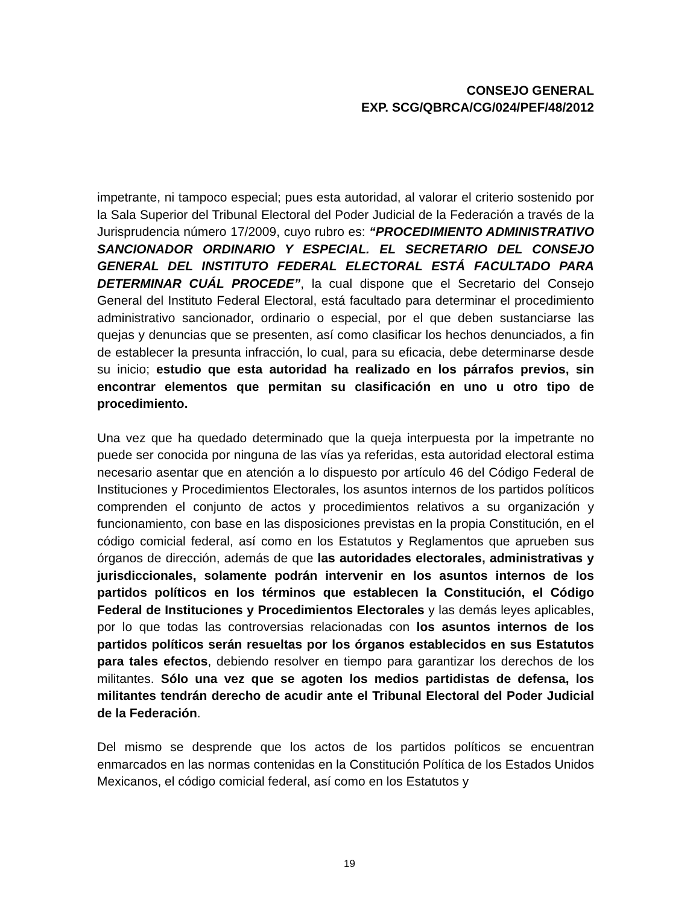CONSEJO GENERAL
EXP. SCG/QBRCA/CG/024/PEF/48/2012
impetrante, ni tampoco especial; pues esta autoridad, al valorar el criterio sostenido por la Sala Superior del Tribunal Electoral del Poder Judicial de la Federación a través de la Jurisprudencia número 17/2009, cuyo rubro es: “PROCEDIMIENTO ADMINISTRATIVO SANCIONADOR ORDINARIO Y ESPECIAL. EL SECRETARIO DEL CONSEJO GENERAL DEL INSTITUTO FEDERAL ELECTORAL ESTÁ FACULTADO PARA DETERMINAR CUÁL PROCEDE”, la cual dispone que el Secretario del Consejo General del Instituto Federal Electoral, está facultado para determinar el procedimiento administrativo sancionador, ordinario o especial, por el que deben sustanciarse las quejas y denuncias que se presenten, así como clasificar los hechos denunciados, a fin de establecer la presunta infracción, lo cual, para su eficacia, debe determinarse desde su inicio; estudio que esta autoridad ha realizado en los párrafos previos, sin encontrar elementos que permitan su clasificación en uno u otro tipo de procedimiento.
Una vez que ha quedado determinado que la queja interpuesta por la impetrante no puede ser conocida por ninguna de las vías ya referidas, esta autoridad electoral estima necesario asentar que en atención a lo dispuesto por artículo 46 del Código Federal de Instituciones y Procedimientos Electorales, los asuntos internos de los partidos políticos comprenden el conjunto de actos y procedimientos relativos a su organización y funcionamiento, con base en las disposiciones previstas en la propia Constitución, en el código comicial federal, así como en los Estatutos y Reglamentos que aprueben sus órganos de dirección, además de que las autoridades electorales, administrativas y jurisdiccionales, solamente podrán intervenir en los asuntos internos de los partidos políticos en los términos que establecen la Constitución, el Código Federal de Instituciones y Procedimientos Electorales y las demás leyes aplicables, por lo que todas las controversias relacionadas con los asuntos internos de los partidos políticos serán resueltas por los órganos establecidos en sus Estatutos para tales efectos, debiendo resolver en tiempo para garantizar los derechos de los militantes. Sólo una vez que se agoten los medios partidistas de defensa, los militantes tendrán derecho de acudir ante el Tribunal Electoral del Poder Judicial de la Federación.
Del mismo se desprende que los actos de los partidos políticos se encuentran enmarcados en las normas contenidas en la Constitución Política de los Estados Unidos Mexicanos, el código comicial federal, así como en los Estatutos y
19